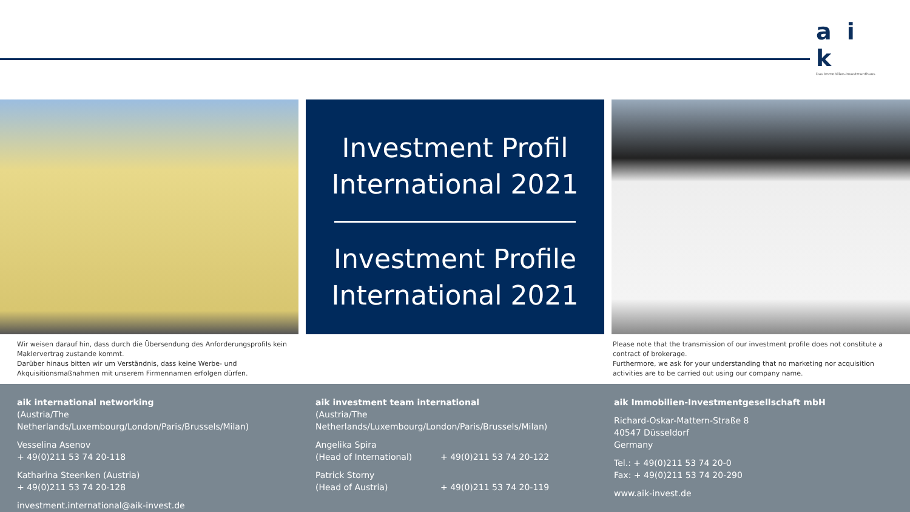a i k
Das Immobilien-Investmenthaus.
Investment Profil
International 2021
Investment Profile
International 2021
Wir weisen darauf hin, dass durch die Übersendung des Anforderungsprofils kein Maklervertrag zustande kommt.
Darüber hinaus bitten wir um Verständnis, dass keine Werbe- und Akquisitionsmaßnahmen mit unserem Firmennamen erfolgen dürfen.
Please note that the transmission of our investment profile does not constitute a contract of brokerage.
Furthermore, we ask for your understanding that no marketing nor acquisition activities are to be carried out using our company name.
aik international networking
(Austria/The Netherlands/Luxembourg/London/Paris/Brussels/Milan)
Vesselina Asenov
+ 49(0)211 53 74 20-118
Katharina Steenken (Austria)
+ 49(0)211 53 74 20-128
investment.international@aik-invest.de
aik investment team international
(Austria/The Netherlands/Luxembourg/London/Paris/Brussels/Milan)
Angelika Spira
(Head of International) + 49(0)211 53 74 20-122
Patrick Storny
(Head of Austria) + 49(0)211 53 74 20-119
aik Immobilien-Investmentgesellschaft mbH
Richard-Oskar-Mattern-Straße 8
40547 Düsseldorf
Germany
Tel.: + 49(0)211 53 74 20-0
Fax: + 49(0)211 53 74 20-290
www.aik-invest.de